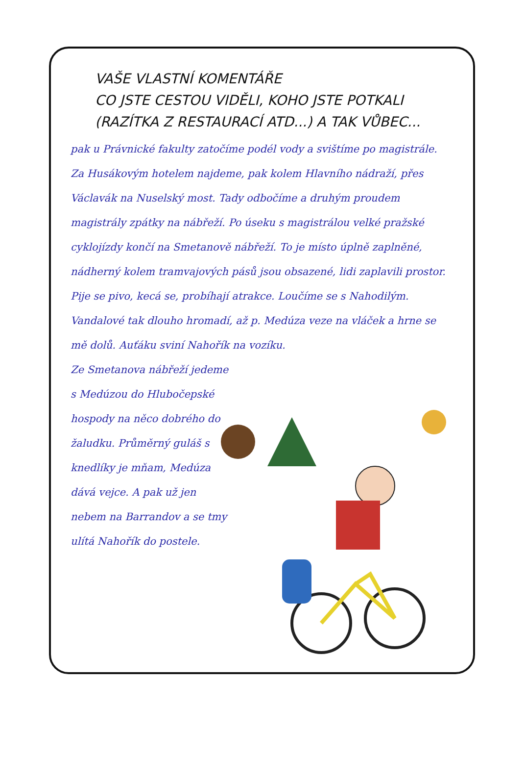VAŠE VLASTNÍ KOMENTÁŘE
CO JSTE CESTOU VIDĚLI, KOHO JSTE POTKALI
(RAZÍTKA Z RESTAURACÍ ATD...) A TAK VŮBEC...
pak u Právnické fakulty zatočíme podél vody a svištíme po magistrále. Za Husákovým hotelem najdeme, pak kolem Hlavního nádraží, přes Václavák na Nuselský most. Tady odbočíme a druhým proudem magistrály zpátky na nábřeží. Po úseku s magistrálou velké pražské cyklojízdy končí na Smetanově nábřeží. To je místo úplně zaplněné, nádherný kolem tramvajových pásů jsou obsazené, lidi zaplavili prostor. Pije se pivo, kecá se, probíhají atrakce. Loučíme se s Nahodilým. Vandalové tak dlouho hromadí, až p. Medúza veze na vláček a hrne se mě dolů. Auťáku sviní Nahořík na vozíku.
Ze Smetanova nábřeží jedeme s Medúzou do Hlubočepské hospody na něco dobrého do žaludku. Průměrný guláš s knedlíky je mňam, Medúza dává vejce. A pak už jen nebem na Barrandov a se tmy ulítá Nahořík do postele.